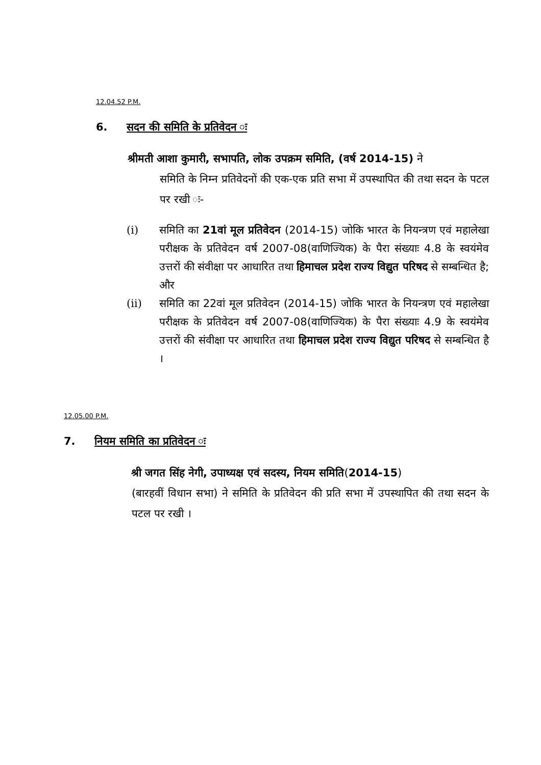12.04.52 P.M.
6. सदन की समिति के प्रतिवेदन ः
श्रीमती आशा कुमारी, सभापति, लोक उपक्रम समिति, (वर्ष 2014-15) ने
समिति के निम्न प्रतिवेदनों की एक-एक प्रति सभा में उपस्थापित की तथा सदन के पटल पर रखी ः-
(i) समिति का 21वां मूल प्रतिवेदन (2014-15) जोकि भारत के नियन्त्रण एवं महालेखा परीक्षक के प्रतिवेदन वर्ष 2007-08(वाणिज्यिक) के पैरा संख्याः 4.8 के स्वयंमेव उत्तरों की संवीक्षा पर आधारित तथा हिमाचल प्रदेश राज्य विद्युत परिषद से सम्बन्धित है; और
(ii) समिति का 22वां मूल प्रतिवेदन (2014-15) जोकि भारत के नियन्त्रण एवं महालेखा परीक्षक के प्रतिवेदन वर्ष 2007-08(वाणिज्यिक) के पैरा संख्याः 4.9 के स्वयंमेव उत्तरों की संवीक्षा पर आधारित तथा हिमाचल प्रदेश राज्य विद्युत परिषद से सम्बन्धित है ।
12.05.00 P.M.
7. नियम समिति का प्रतिवेदन ः
श्री जगत सिंह नेगी, उपाध्यक्ष एवं सदस्य, नियम समिति(2014-15)
(बारहवीं विधान सभा) ने समिति के प्रतिवेदन की प्रति सभा में उपस्थापित की तथा सदन के पटल पर रखी ।